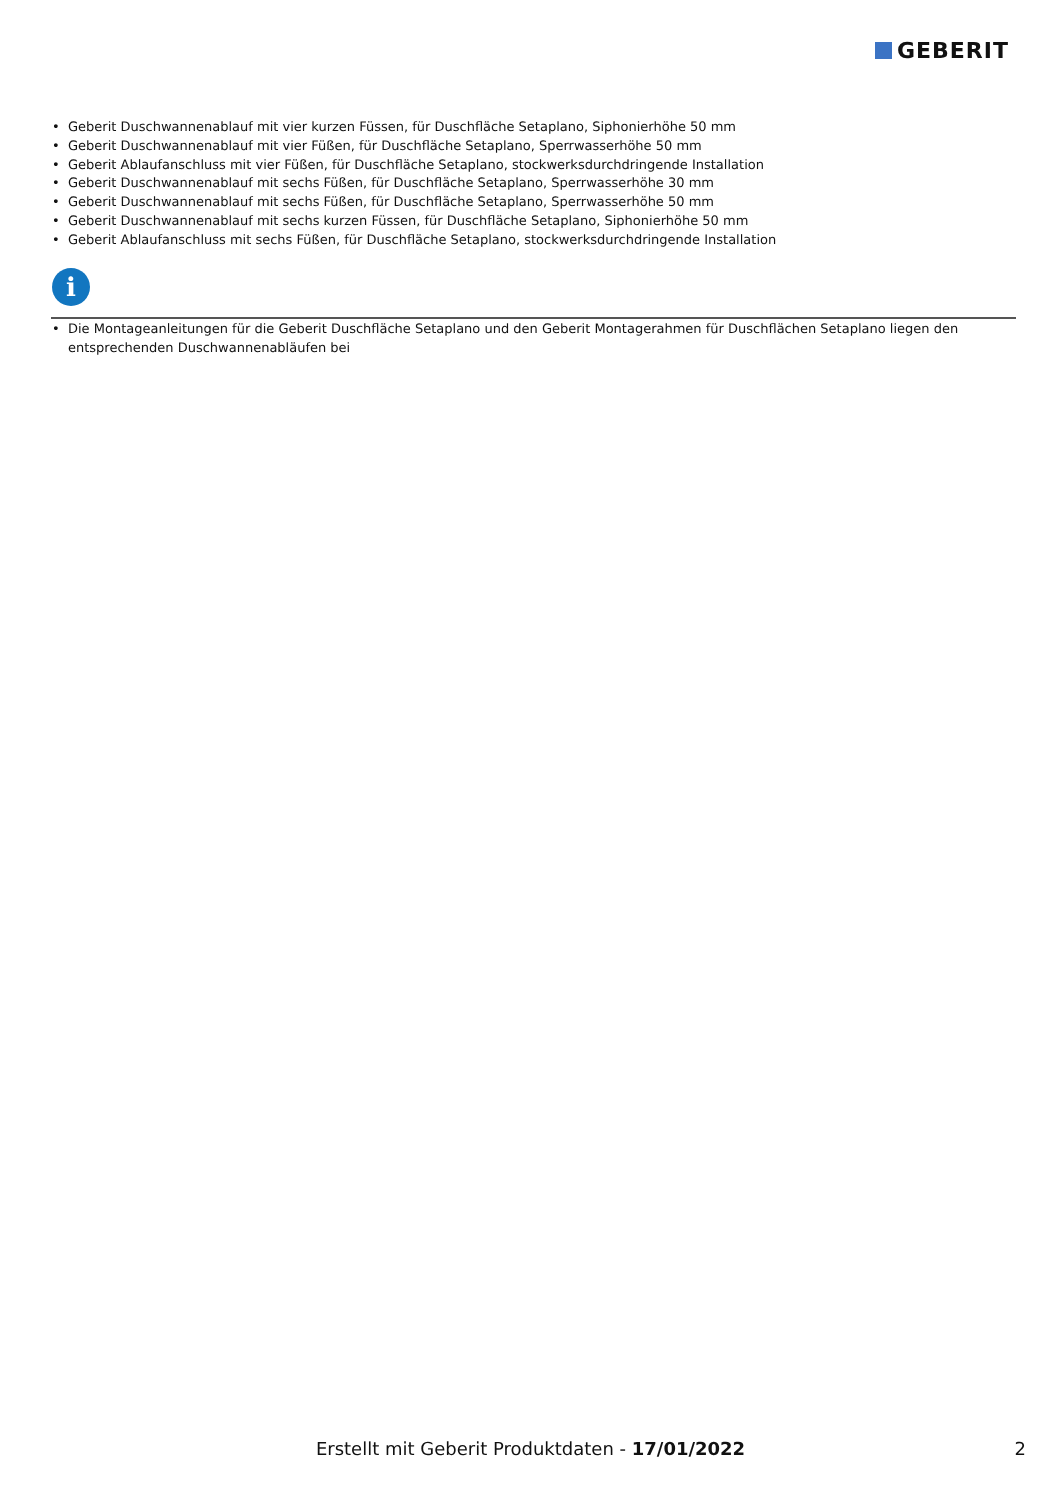GEBERIT
Geberit Duschwannenablauf mit vier kurzen Füssen, für Duschfläche Setaplano, Siphonierhöhe 50 mm
Geberit Duschwannenablauf mit vier Füßen, für Duschfläche Setaplano, Sperrwasserhöhe 50 mm
Geberit Ablaufanschluss mit vier Füßen, für Duschfläche Setaplano, stockwerksdurchdringende Installation
Geberit Duschwannenablauf mit sechs Füßen, für Duschfläche Setaplano, Sperrwasserhöhe 30 mm
Geberit Duschwannenablauf mit sechs Füßen, für Duschfläche Setaplano, Sperrwasserhöhe 50 mm
Geberit Duschwannenablauf mit sechs kurzen Füssen, für Duschfläche Setaplano, Siphonierhöhe 50 mm
Geberit Ablaufanschluss mit sechs Füßen, für Duschfläche Setaplano, stockwerksdurchdringende Installation
i
Die Montageanleitungen für die Geberit Duschfläche Setaplano und den Geberit Montagerahmen für Duschflächen Setaplano liegen den entsprechenden Duschwannenabläufen bei
Erstellt mit Geberit Produktdaten - 17/01/2022 2